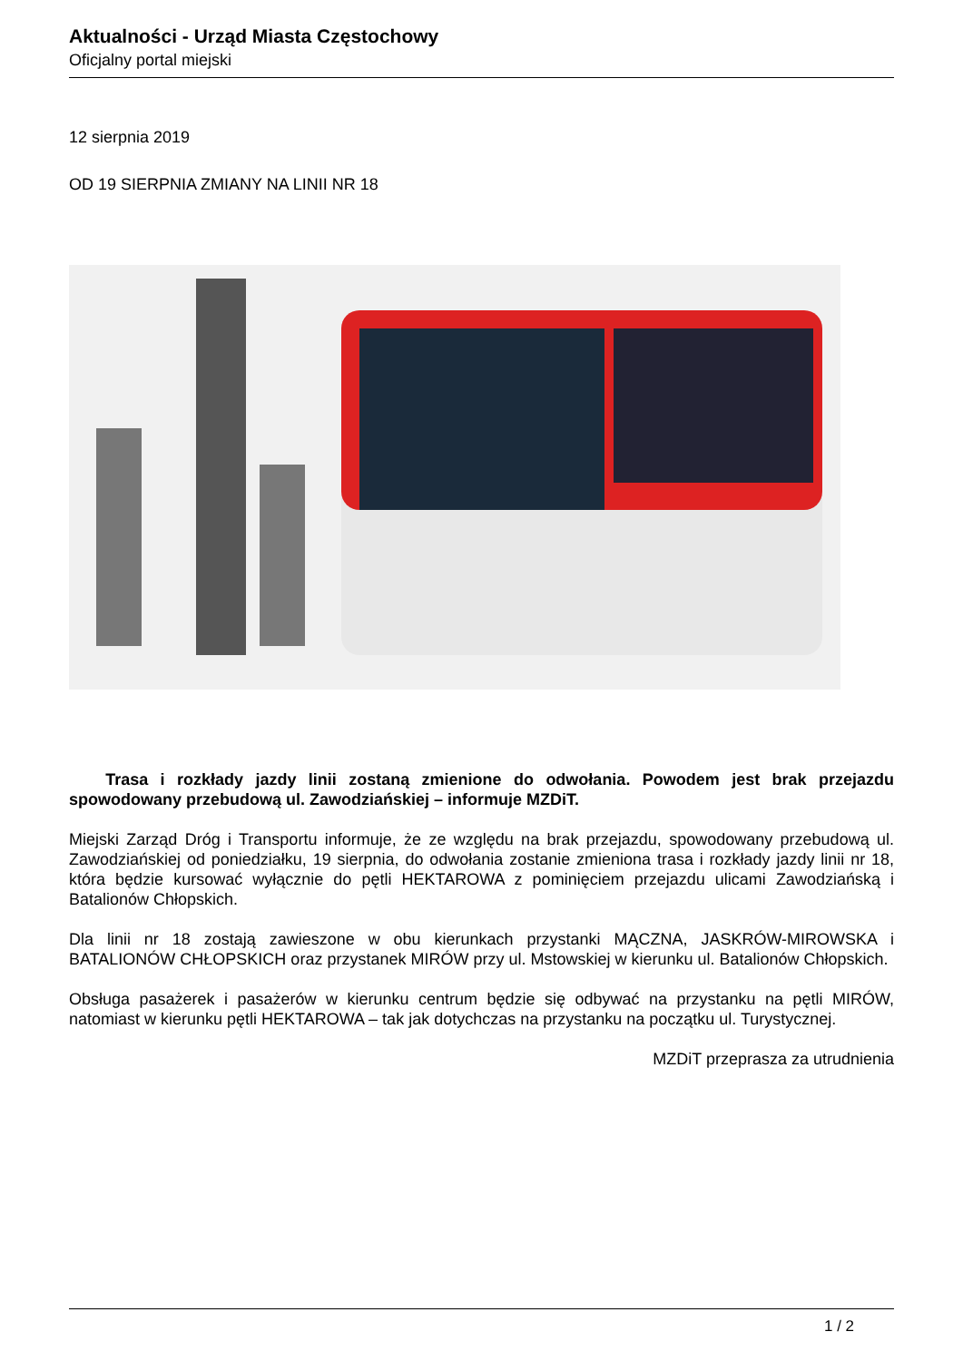Aktualności - Urząd Miasta Częstochowy
Oficjalny portal miejski
12 sierpnia 2019
OD 19 SIERPNIA ZMIANY NA LINII NR 18
Trasa i rozkłady jazdy linii zostaną zmienione do odwołania. Powodem jest brak przejazdu spowodowany przebudową ul. Zawodziańskiej – informuje MZDiT.
Miejski Zarząd Dróg i Transportu informuje, że ze względu na brak przejazdu, spowodowany przebudową ul. Zawodziańskiej od poniedziałku, 19 sierpnia, do odwołania zostanie zmieniona trasa i rozkłady jazdy linii nr 18, która będzie kursować wyłącznie do pętli HEKTAROWA z pominięciem przejazdu ulicami Zawodziańską i Batalionów Chłopskich.
Dla linii nr 18 zostają zawieszone w obu kierunkach przystanki MĄCZNA, JASKRÓW-MIROWSKA i BATALIONÓW CHŁOPSKICH oraz przystanek MIRÓW przy ul. Mstowskiej w kierunku ul. Batalionów Chłopskich.
Obsługa pasażerek i pasażerów w kierunku centrum będzie się odbywać na przystanku na pętli MIRÓW, natomiast w kierunku pętli HEKTAROWA – tak jak dotychczas na przystanku na początku ul. Turystycznej.
MZDiT przeprasza za utrudnienia
1 / 2